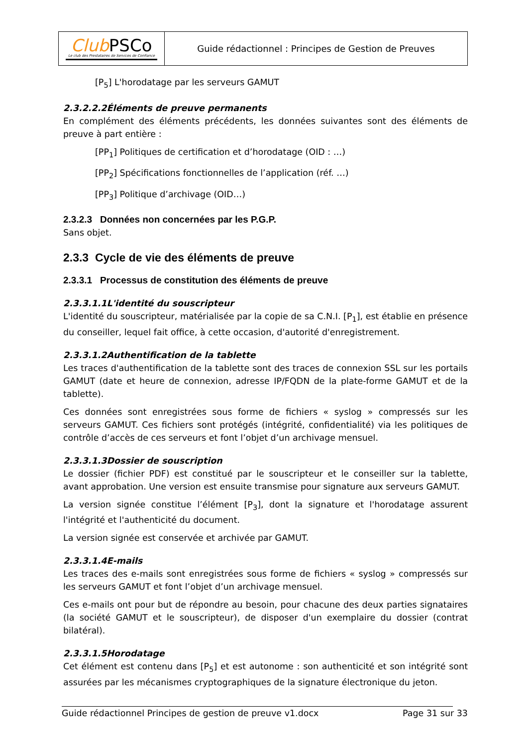| Club PSCo Le club des Prestataires de Services de Confiance | Guide rédactionnel : Principes de Gestion de Preuves |
[P<sub>5</sub>] L'horodatage par les serveurs GAMUT
2.3.2.2.2Éléments de preuve permanents
En complément des éléments précédents, les données suivantes sont des éléments de preuve à part entière :
[PP<sub>1</sub>] Politiques de certification et d’horodatage (OID : …)
[PP<sub>2</sub>] Spécifications fonctionnelles de l’application (réf. …)
[PP<sub>3</sub>] Politique d’archivage (OID…)
2.3.2.3 Données non concernées par les P.G.P.
Sans objet.
2.3.3 Cycle de vie des éléments de preuve
2.3.3.1 Processus de constitution des éléments de preuve
2.3.3.1.1L'identité du souscripteur
L'identité du souscripteur, matérialisée par la copie de sa C.N.I. [P<sub>1</sub>], est établie en présence du conseiller, lequel fait office, à cette occasion, d'autorité d'enregistrement.
2.3.3.1.2Authentification de la tablette
Les traces d'authentification de la tablette sont des traces de connexion SSL sur les portails GAMUT (date et heure de connexion, adresse IP/FQDN de la plate-forme GAMUT et de la tablette).
Ces données sont enregistrées sous forme de fichiers « syslog » compressés sur les serveurs GAMUT. Ces fichiers sont protégés (intégrité, confidentialité) via les politiques de contrôle d’accès de ces serveurs et font l’objet d’un archivage mensuel.
2.3.3.1.3Dossier de souscription
Le dossier (fichier PDF) est constitué par le souscripteur et le conseiller sur la tablette, avant approbation. Une version est ensuite transmise pour signature aux serveurs GAMUT.
La version signée constitue l’élément [P<sub>3</sub>], dont la signature et l'horodatage assurent l'intégrité et l'authenticité du document.
La version signée est conservée et archivée par GAMUT.
2.3.3.1.4E-mails
Les traces des e-mails sont enregistrées sous forme de fichiers « syslog » compressés sur les serveurs GAMUT et font l’objet d’un archivage mensuel.
Ces e-mails ont pour but de répondre au besoin, pour chacune des deux parties signataires (la société GAMUT et le souscripteur), de disposer d'un exemplaire du dossier (contrat bilatéral).
2.3.3.1.5Horodatage
Cet élément est contenu dans [P<sub>5</sub>] et est autonome : son authenticité et son intégrité sont assurées par les mécanismes cryptographiques de la signature électronique du jeton.
Guide rédactionnel Principes de gestion de preuve v1.docx Page 31 sur 33